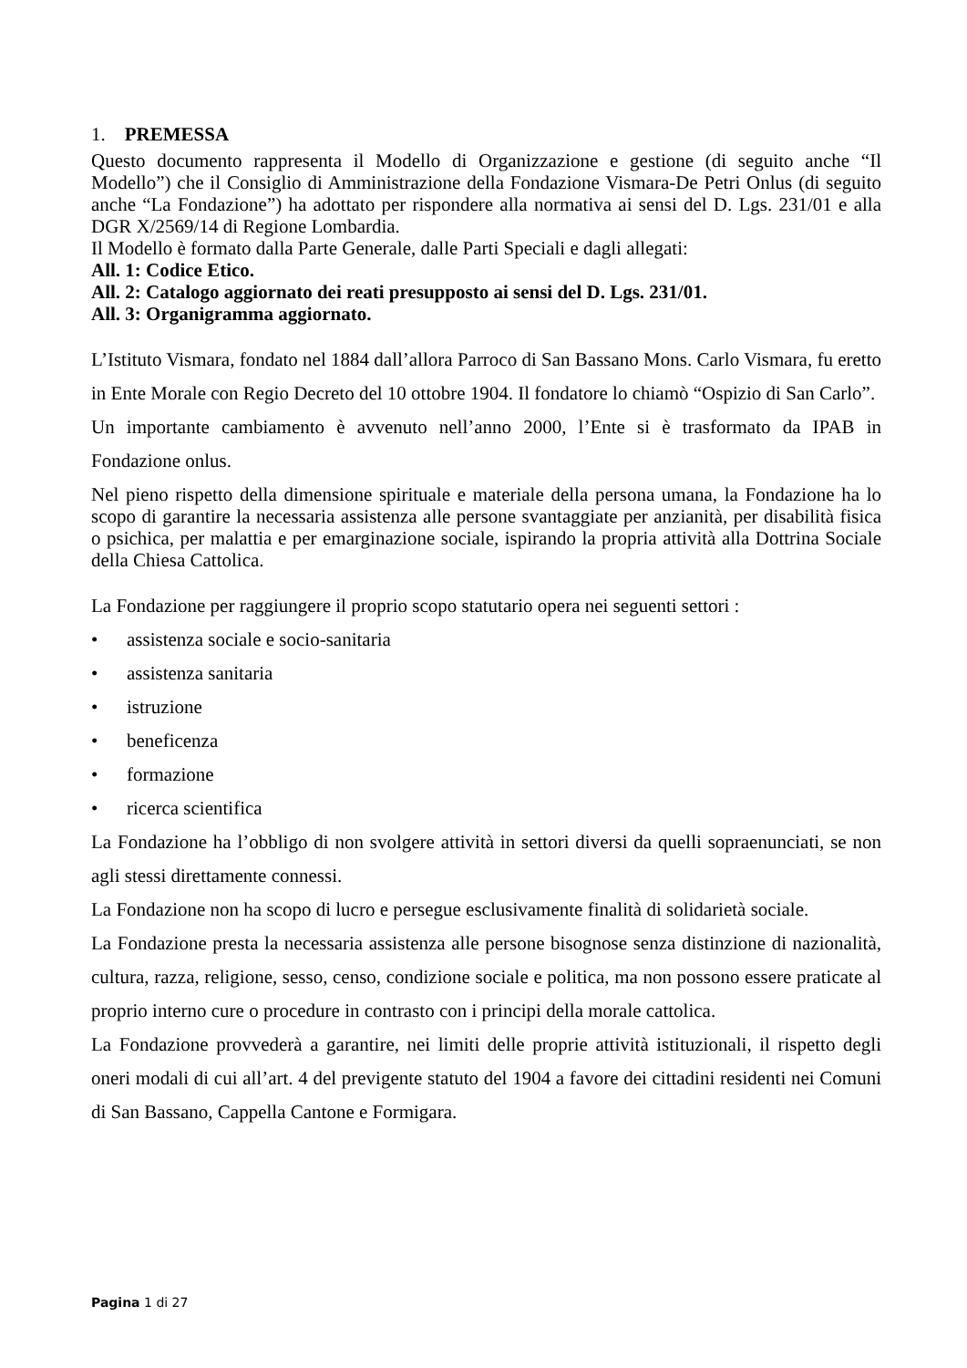1. PREMESSA
Questo documento rappresenta il Modello di Organizzazione e gestione (di seguito anche “Il Modello”) che il Consiglio di Amministrazione della Fondazione Vismara-De Petri Onlus (di seguito anche “La Fondazione”) ha adottato per rispondere alla normativa ai sensi del D. Lgs. 231/01 e alla DGR X/2569/14 di Regione Lombardia.
Il Modello è formato dalla Parte Generale, dalle Parti Speciali e dagli allegati:
All. 1: Codice Etico.
All. 2: Catalogo aggiornato dei reati presupposto ai sensi del D. Lgs. 231/01.
All. 3: Organigramma aggiornato.
L’Istituto Vismara, fondato nel 1884 dall’allora Parroco di San Bassano Mons. Carlo Vismara, fu eretto in Ente Morale con Regio Decreto del 10 ottobre 1904. Il fondatore lo chiamò “Ospizio di San Carlo”.
Un importante cambiamento è avvenuto nell’anno 2000, l’Ente si è trasformato da IPAB in Fondazione onlus.
Nel pieno rispetto della dimensione spirituale e materiale della persona umana, la Fondazione ha lo scopo di garantire la necessaria assistenza alle persone svantaggiate per anzianità, per disabilità fisica o psichica, per malattia e per emarginazione sociale, ispirando la propria attività alla Dottrina Sociale della Chiesa Cattolica.
La Fondazione per raggiungere il proprio scopo statutario opera nei seguenti settori :
• assistenza sociale e socio-sanitaria
• assistenza sanitaria
• istruzione
• beneficenza
• formazione
• ricerca scientifica
La Fondazione ha l’obbligo di non svolgere attività in settori diversi da quelli sopraenunciati, se non agli stessi direttamente connessi.
La Fondazione non ha scopo di lucro e persegue esclusivamente finalità di solidarietà sociale.
La Fondazione presta la necessaria assistenza alle persone bisognose senza distinzione di nazionalità, cultura, razza, religione, sesso, censo, condizione sociale e politica, ma non possono essere praticate al proprio interno cure o procedure in contrasto con i principi della morale cattolica.
La Fondazione provvederà a garantire, nei limiti delle proprie attività istituzionali, il rispetto degli oneri modali di cui all’art. 4 del previgente statuto del 1904 a favore dei cittadini residenti nei Comuni di San Bassano, Cappella Cantone e Formigara.
Pagina 1 di 27